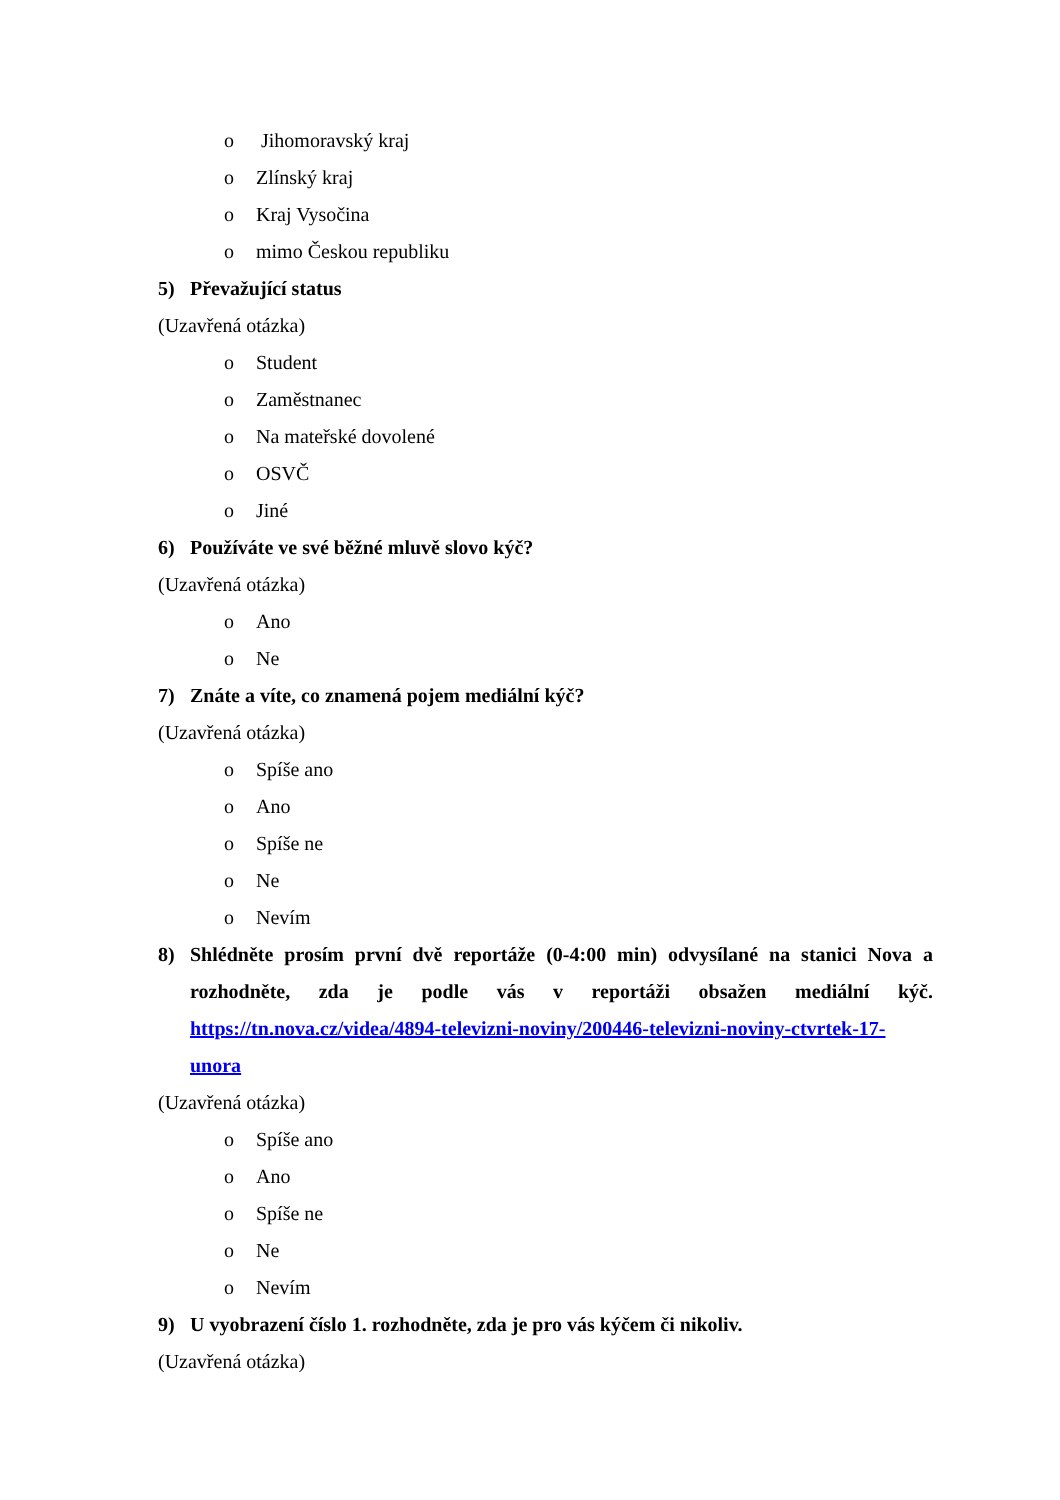o Jihomoravský kraj
o Zlínský kraj
o Kraj Vysočina
o mimo Českou republiku
5) Převažující status
(Uzavřená otázka)
o Student
o Zaměstnanec
o Na mateřské dovolené
o OSVČ
o Jiné
6) Používáte ve své běžné mluvě slovo kýč?
(Uzavřená otázka)
o Ano
o Ne
7) Znáte a víte, co znamená pojem mediální kýč?
(Uzavřená otázka)
o Spíše ano
o Ano
o Spíše ne
o Ne
o Nevím
8) Shlédněte prosím první dvě reportáže (0-4:00 min) odvysílané na stanici Nova a rozhodněte, zda je podle vás v reportáži obsažen mediální kýč. https://tn.nova.cz/videa/4894-televizni-noviny/200446-televizni-noviny-ctvrtek-17-unora
(Uzavřená otázka)
o Spíše ano
o Ano
o Spíše ne
o Ne
o Nevím
9) U vyobrazení číslo 1. rozhodněte, zda je pro vás kýčem či nikoliv.
(Uzavřená otázka)